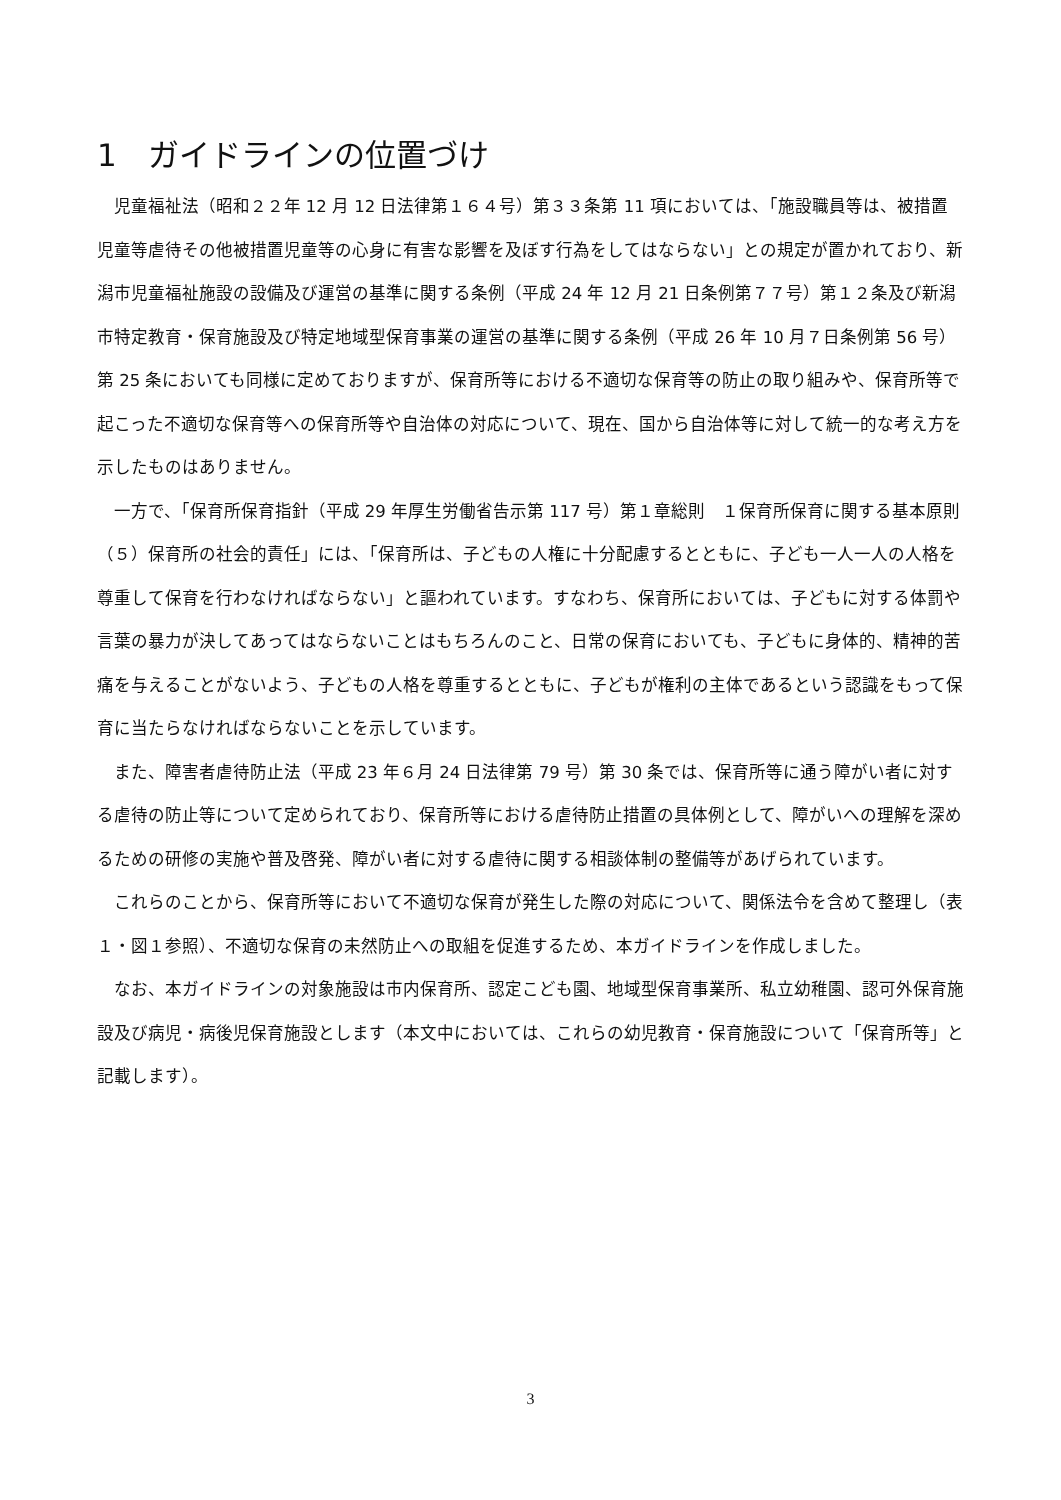1　ガイドラインの位置づけ
児童福祉法（昭和２２年 12 月 12 日法律第１６４号）第３３条第 11 項においては、「施設職員等は、被措置児童等虐待その他被措置児童等の心身に有害な影響を及ぼす行為をしてはならない」との規定が置かれており、新潟市児童福祉施設の設備及び運営の基準に関する条例（平成 24 年 12 月 21 日条例第７７号）第１２条及び新潟市特定教育・保育施設及び特定地域型保育事業の運営の基準に関する条例（平成 26 年 10 月７日条例第 56 号）第 25 条においても同様に定めておりますが、保育所等における不適切な保育等の防止の取り組みや、保育所等で起こった不適切な保育等への保育所等や自治体の対応について、現在、国から自治体等に対して統一的な考え方を示したものはありません。
一方で、「保育所保育指針（平成 29 年厚生労働省告示第 117 号）第１章総則　１保育所保育に関する基本原則　（５）保育所の社会的責任」には、「保育所は、子どもの人権に十分配慮するとともに、子ども一人一人の人格を尊重して保育を行わなければならない」と謳われています。すなわち、保育所においては、子どもに対する体罰や言葉の暴力が決してあってはならないことはもちろんのこと、日常の保育においても、子どもに身体的、精神的苦痛を与えることがないよう、子どもの人格を尊重するとともに、子どもが権利の主体であるという認識をもって保育に当たらなければならないことを示しています。
また、障害者虐待防止法（平成 23 年６月 24 日法律第 79 号）第 30 条では、保育所等に通う障がい者に対する虐待の防止等について定められており、保育所等における虐待防止措置の具体例として、障がいへの理解を深めるための研修の実施や普及啓発、障がい者に対する虐待に関する相談体制の整備等があげられています。
これらのことから、保育所等において不適切な保育が発生した際の対応について、関係法令を含めて整理し（表１・図１参照）、不適切な保育の未然防止への取組を促進するため、本ガイドラインを作成しました。
なお、本ガイドラインの対象施設は市内保育所、認定こども園、地域型保育事業所、私立幼稚園、認可外保育施設及び病児・病後児保育施設とします（本文中においては、これらの幼児教育・保育施設について「保育所等」と記載します）。
3